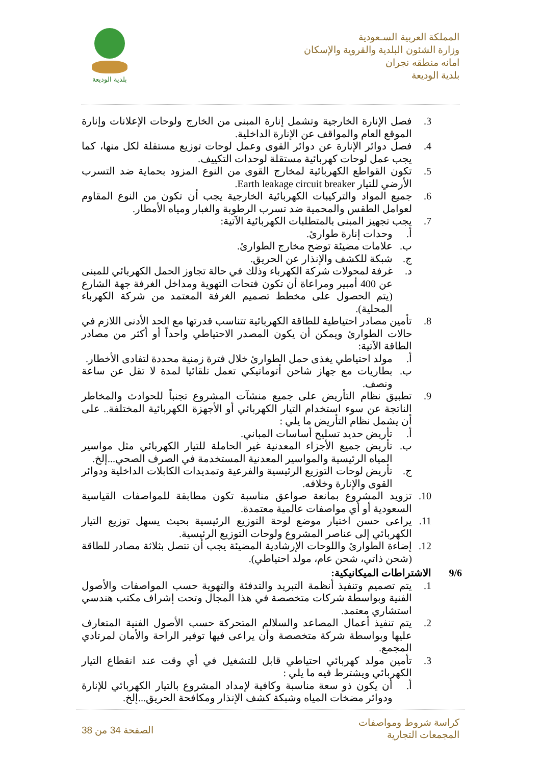المملكة العربية السـعودية
وزارة الشئون البلدية والقروية والإسكان
امانه منطقه نجران
بلدية الوديعة
بلدية الوديعة
3. فصل الإنارة الخارجية وتشمل إنارة المبنى من الخارج ولوحات الإعلانات وإنارة الموقع العام والمواقف عن الإنارة الداخلية.
4. فصل دوائر الإنارة عن دوائر القوى وعمل لوحات توزيع مستقلة لكل منها، كما يجب عمل لوحات كهربائية مستقلة لوحدات التكييف.
5. تكون القواطع الكهربائية لمخارج القوى من النوع المزود بحماية ضد التسرب الأرضي للتيار Earth leakage circuit breaker.
6. جميع المواد والتركيبات الكهربائية الخارجية يجب أن تكون من النوع المقاوم لعوامل الطقس والمحمية ضد تسرب الرطوبة والغبار ومياه الأمطار.
7. يجب تجهيز المبنى بالمتطلبات الكهربائية الآتية:
أ. وحدات إنارة طوارئ.
ب. علامات مضيئة توضح مخارج الطوارئ.
ج. شبكة للكشف والإنذار عن الحريق.
د. غرفة لمحولات شركة الكهرباء وذلك في حالة تجاوز الحمل الكهربائي للمبنى عن 400 أمبير ومراعاة أن تكون فتحات التهوية ومداخل الغرفة جهة الشارع (يتم الحصول على مخطط تصميم الغرفة المعتمد من شركة الكهرباء المحلية).
8. تأمين مصادر احتياطية للطاقة الكهربائية تتناسب قدرتها مع الحد الأدنى اللازم في حالات الطوارئ ويمكن أن يكون المصدر الاحتياطي واحداً أو أكثر من مصادر الطاقة الآتية:
أ. مولد احتياطي يغذى حمل الطوارئ خلال فترة زمنية محددة لتفادى الأخطار.
ب. بطاريات مع جهاز شاحن أتوماتيكي تعمل تلقائيا لمدة لا تقل عن ساعة ونصف.
9. تطبيق نظام التأريض على جميع منشآت المشروع تجنباً للحوادث والمخاطر الناتجة عن سوء استخدام التيار الكهربائي أو الأجهزة الكهربائية المختلفة.. على أن يشمل نظام التأريض ما يلي :
أ. تأريض حديد تسليح أساسات المباني.
ب. تأريض جميع الأجزاء المعدنية غير الحاملة للتيار الكهربائي مثل مواسير المياه الرئيسية والمواسير المعدنية المستخدمة في الصرف الصحي...إلخ.
ج. تأريض لوحات التوزيع الرئيسية والفرعية وتمديدات الكابلات الداخلية ودوائر القوى والإنارة وخلافه.
10. تزويد المشروع بمانعة صواعق مناسبة تكون مطابقة للمواصفات القياسية السعودية أو أي مواصفات عالمية معتمدة.
11. يراعى حسن اختيار موضع لوحة التوزيع الرئيسية بحيث يسهل توزيع التيار الكهربائي إلى عناصر المشروع ولوحات التوزيع الرئيسية.
12. إضاءة الطوارئ واللوحات الإرشادية المضيئة يجب أن تتصل بثلاثة مصادر للطاقة (شحن ذاتي، شحن عام، مولد احتياطي).
9/6 الاشتراطات الميكانيكية:
1. يتم تصميم وتنفيذ أنظمة التبريد والتدفئة والتهوية حسب المواصفات والأصول الفنية وبواسطة شركات متخصصة في هذا المجال وتحت إشراف مكتب هندسي استشاري معتمد.
2. يتم تنفيذ أعمال المصاعد والسلالم المتحركة حسب الأصول الفنية المتعارف عليها وبواسطة شركة متخصصة وأن يراعى فيها توفير الراحة والأمان لمرتادي المجمع.
3. تأمين مولد كهربائي احتياطي قابل للتشغيل في أي وقت عند انقطاع التيار الكهربائي ويشترط فيه ما يلي :
أ. أن يكون ذو سعة مناسبة وكافية لإمداد المشروع بالتيار الكهربائي للإنارة ودوائر مضخات المياه وشبكة كشف الإنذار ومكافحة الحريق...إلخ.
كراسة شروط ومواصفات
المجمعات التجارية
الصفحة 34 من 38